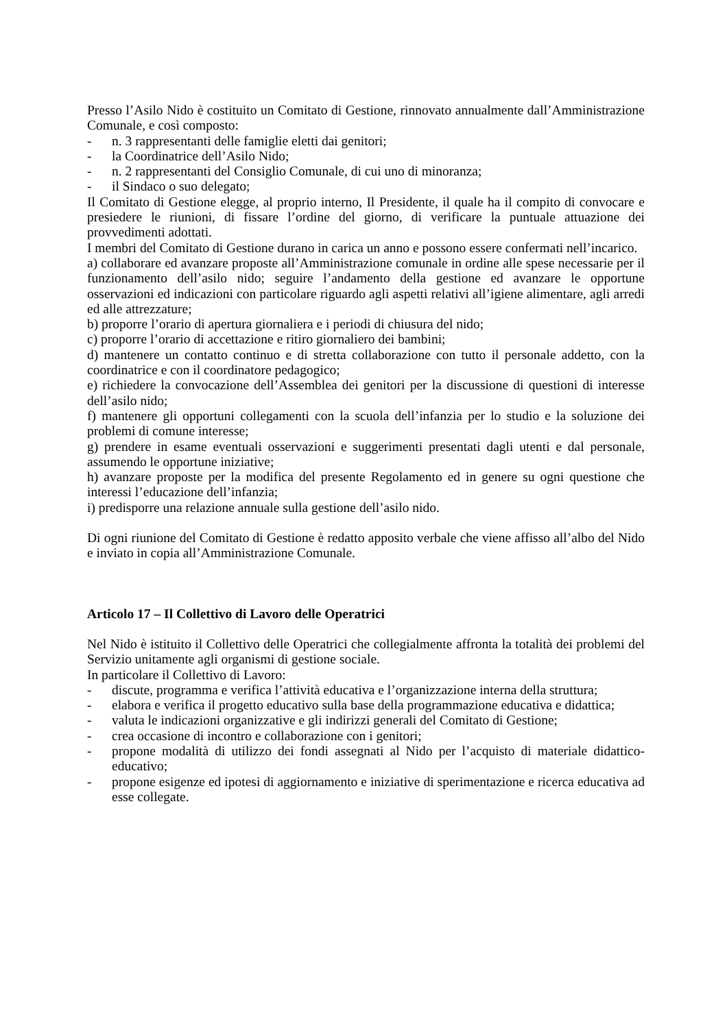Presso l’Asilo Nido è costituito un Comitato di Gestione, rinnovato annualmente dall’Amministrazione Comunale, e così composto:
- n. 3 rappresentanti delle famiglie eletti dai genitori;
- la Coordinatrice dell’Asilo Nido;
- n. 2 rappresentanti del Consiglio Comunale, di cui uno di minoranza;
- il Sindaco o suo delegato;
Il Comitato di Gestione elegge, al proprio interno, Il Presidente, il quale ha il compito di convocare e presiedere le riunioni, di fissare l’ordine del giorno, di verificare la puntuale attuazione dei provvedimenti adottati.
I membri del Comitato di Gestione durano in carica un anno e possono essere confermati nell’incarico.
a) collaborare ed avanzare proposte all’Amministrazione comunale in ordine alle spese necessarie per il funzionamento dell’asilo nido; seguire l’andamento della gestione ed avanzare le opportune osservazioni ed indicazioni con particolare riguardo agli aspetti relativi all’igiene alimentare, agli arredi ed alle attrezzature;
b) proporre l’orario di apertura giornaliera e i periodi di chiusura del nido;
c) proporre l’orario di accettazione e ritiro giornaliero dei bambini;
d) mantenere un contatto continuo e di stretta collaborazione con tutto il personale addetto, con la coordinatrice e con il coordinatore pedagogico;
e) richiedere la convocazione dell’Assemblea dei genitori per la discussione di questioni di interesse dell’asilo nido;
f) mantenere gli opportuni collegamenti con la scuola dell’infanzia per lo studio e la soluzione dei problemi di comune interesse;
g) prendere in esame eventuali osservazioni e suggerimenti presentati dagli utenti e dal personale, assumendo le opportune iniziative;
h) avanzare proposte per la modifica del presente Regolamento ed in genere su ogni questione che interessi l’educazione dell’infanzia;
i) predisporre una relazione annuale sulla gestione dell’asilo nido.
Di ogni riunione del Comitato di Gestione è redatto apposito verbale che viene affisso all’albo del Nido e inviato in copia all’Amministrazione Comunale.
Articolo 17 – Il Collettivo di Lavoro delle Operatrici
Nel Nido è istituito il Collettivo delle Operatrici che collegialmente affronta la totalità dei problemi del Servizio unitamente agli organismi di gestione sociale.
In particolare il Collettivo di Lavoro:
- discute, programma e verifica l’attività educativa e l’organizzazione interna della struttura;
- elabora e verifica il progetto educativo sulla base della programmazione educativa e didattica;
- valuta le indicazioni organizzative e gli indirizzi generali del Comitato di Gestione;
- crea occasione di incontro e collaborazione con i genitori;
- propone modalità di utilizzo dei fondi assegnati al Nido per l’acquisto di materiale didattico-educativo;
- propone esigenze ed ipotesi di aggiornamento e iniziative di sperimentazione e ricerca educativa ad esse collegate.